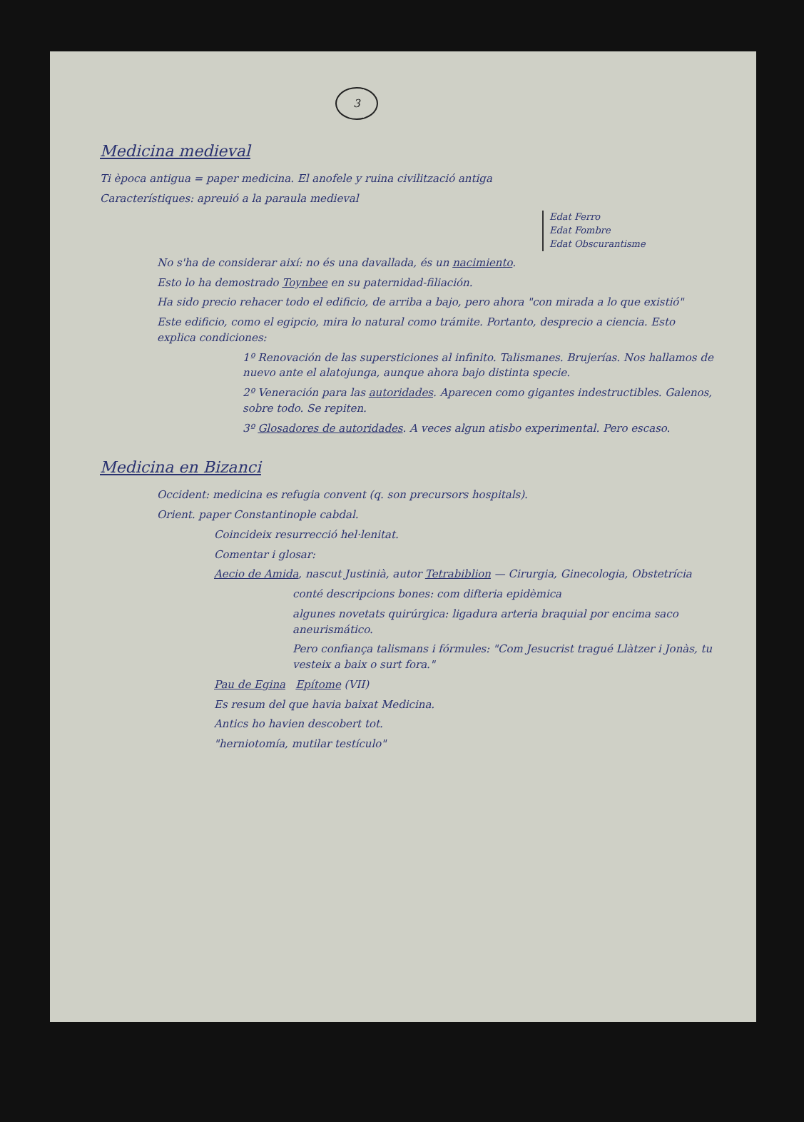3
Medicina medieval
Ti època antigua = paper medicina. El anofele y ruina civilització antiga
Característiques: apreuió a la paraula medieval
Edat Ferro
Edat Fombre
Edat Obscurantisme
No s'ha de considerar així: no és una davallada, és un nacimiento.
Esto lo ha demostrado Toynbee en su paternidad-filiación.
Ha sido precio rehacer todo el edificio, de arriba a bajo, pero ahora "con mirada a lo que existió"
Este edificio, como el egipcio, mira lo natural como trámite. Portanto, desprecio a ciencia. Esto explica condiciones:
1º Renovación de las supersticiones al infinito. Talismanes. Brujerías. Nos hallamos de nuevo ante el alatojunga, aunque ahora bajo distinta specie.
2º Veneración para las autoridades. Aparecen como gigantes indestructibles. Galenos, sobre todo. Se repiten.
3º Glosadores de autoridades. A veces algun atisbo experimental. Pero escaso.
Medicina en Bizanci
Occident: medicina es refugia convent (q. son precursors hospitals).
Orient. paper Constantinople cabdal.
Coincideix resurrecció hel·lenitat.
Comentar i glosar:
Aecio de Amida, nascut Justinià, autor Tetrabiblion — Cirurgia, Ginecologia, Obstetrícia
conté descripcions bones: com difteria epidèmica
algunes novetats quirúrgica: ligadura arteria braquial por encima saco aneurismático.
Pero confiança talismans i fórmules: "Com Jesucrist tragué Llàtzer i Jonàs, tu vesteix a baix o surt fora."
Pau de Egina Epítome (VII)
Es resum del que havia baixat Medicina.
Antics ho havien descobert tot.
"herniotomía, mutilar testículo"